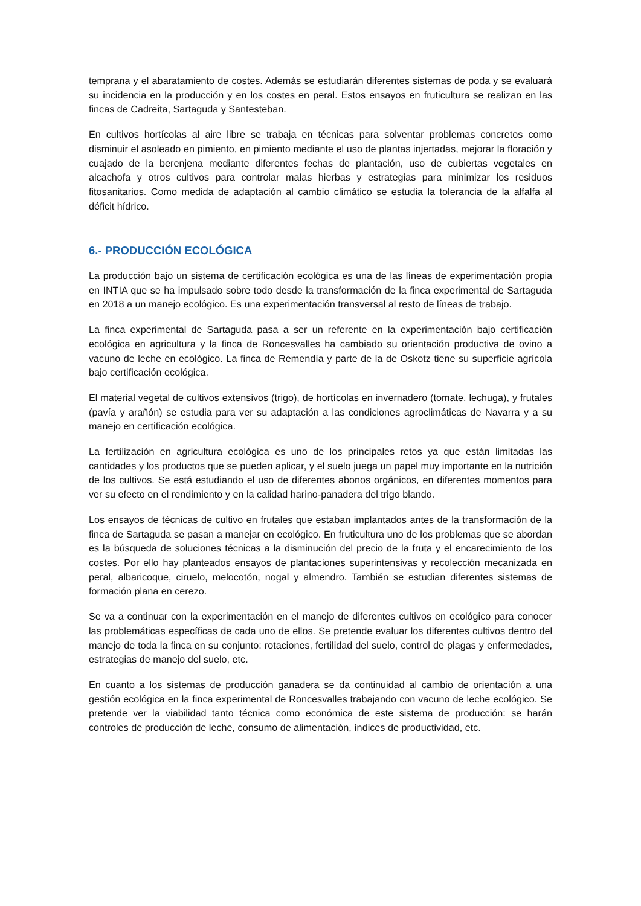temprana y el abaratamiento de costes. Además se estudiarán diferentes sistemas de poda y se evaluará su incidencia en la producción y en los costes en peral. Estos ensayos en fruticultura se realizan en las fincas de Cadreita, Sartaguda y Santesteban.
En cultivos hortícolas al aire libre se trabaja en técnicas para solventar problemas concretos como disminuir el asoleado en pimiento, en pimiento mediante el uso de plantas injertadas, mejorar la floración y cuajado de la berenjena mediante diferentes fechas de plantación, uso de cubiertas vegetales en alcachofa y otros cultivos para controlar malas hierbas y estrategias para minimizar los residuos fitosanitarios. Como medida de adaptación al cambio climático se estudia la tolerancia de la alfalfa al déficit hídrico.
6.- PRODUCCIÓN ECOLÓGICA
La producción bajo un sistema de certificación ecológica es una de las líneas de experimentación propia en INTIA que se ha impulsado sobre todo desde la transformación de la finca experimental de Sartaguda en 2018 a un manejo ecológico. Es una experimentación transversal al resto de líneas de trabajo.
La finca experimental de Sartaguda pasa a ser un referente en la experimentación bajo certificación ecológica en agricultura y la finca de Roncesvalles ha cambiado su orientación productiva de ovino a vacuno de leche en ecológico. La finca de Remendía y parte de la de Oskotz tiene su superficie agrícola bajo certificación ecológica.
El material vegetal de cultivos extensivos (trigo), de hortícolas en invernadero (tomate, lechuga), y frutales (pavía y arañón) se estudia para ver su adaptación a las condiciones agroclimáticas de Navarra y a su manejo en certificación ecológica.
La fertilización en agricultura ecológica es uno de los principales retos ya que están limitadas las cantidades y los productos que se pueden aplicar, y el suelo juega un papel muy importante en la nutrición de los cultivos. Se está estudiando el uso de diferentes abonos orgánicos, en diferentes momentos para ver su efecto en el rendimiento y en la calidad harino-panadera del trigo blando.
Los ensayos de técnicas de cultivo en frutales que estaban implantados antes de la transformación de la finca de Sartaguda se pasan a manejar en ecológico. En fruticultura uno de los problemas que se abordan es la búsqueda de soluciones técnicas a la disminución del precio de la fruta y el encarecimiento de los costes. Por ello hay planteados ensayos de plantaciones superintensivas y recolección mecanizada en peral, albaricoque, ciruelo, melocotón, nogal y almendro. También se estudian diferentes sistemas de formación plana en cerezo.
Se va a continuar con la experimentación en el manejo de diferentes cultivos en ecológico para conocer las problemáticas específicas de cada uno de ellos. Se pretende evaluar los diferentes cultivos dentro del manejo de toda la finca en su conjunto: rotaciones, fertilidad del suelo, control de plagas y enfermedades, estrategias de manejo del suelo, etc.
En cuanto a los sistemas de producción ganadera se da continuidad al cambio de orientación a una gestión ecológica en la finca experimental de Roncesvalles trabajando con vacuno de leche ecológico. Se pretende ver la viabilidad tanto técnica como económica de este sistema de producción: se harán controles de producción de leche, consumo de alimentación, índices de productividad, etc.